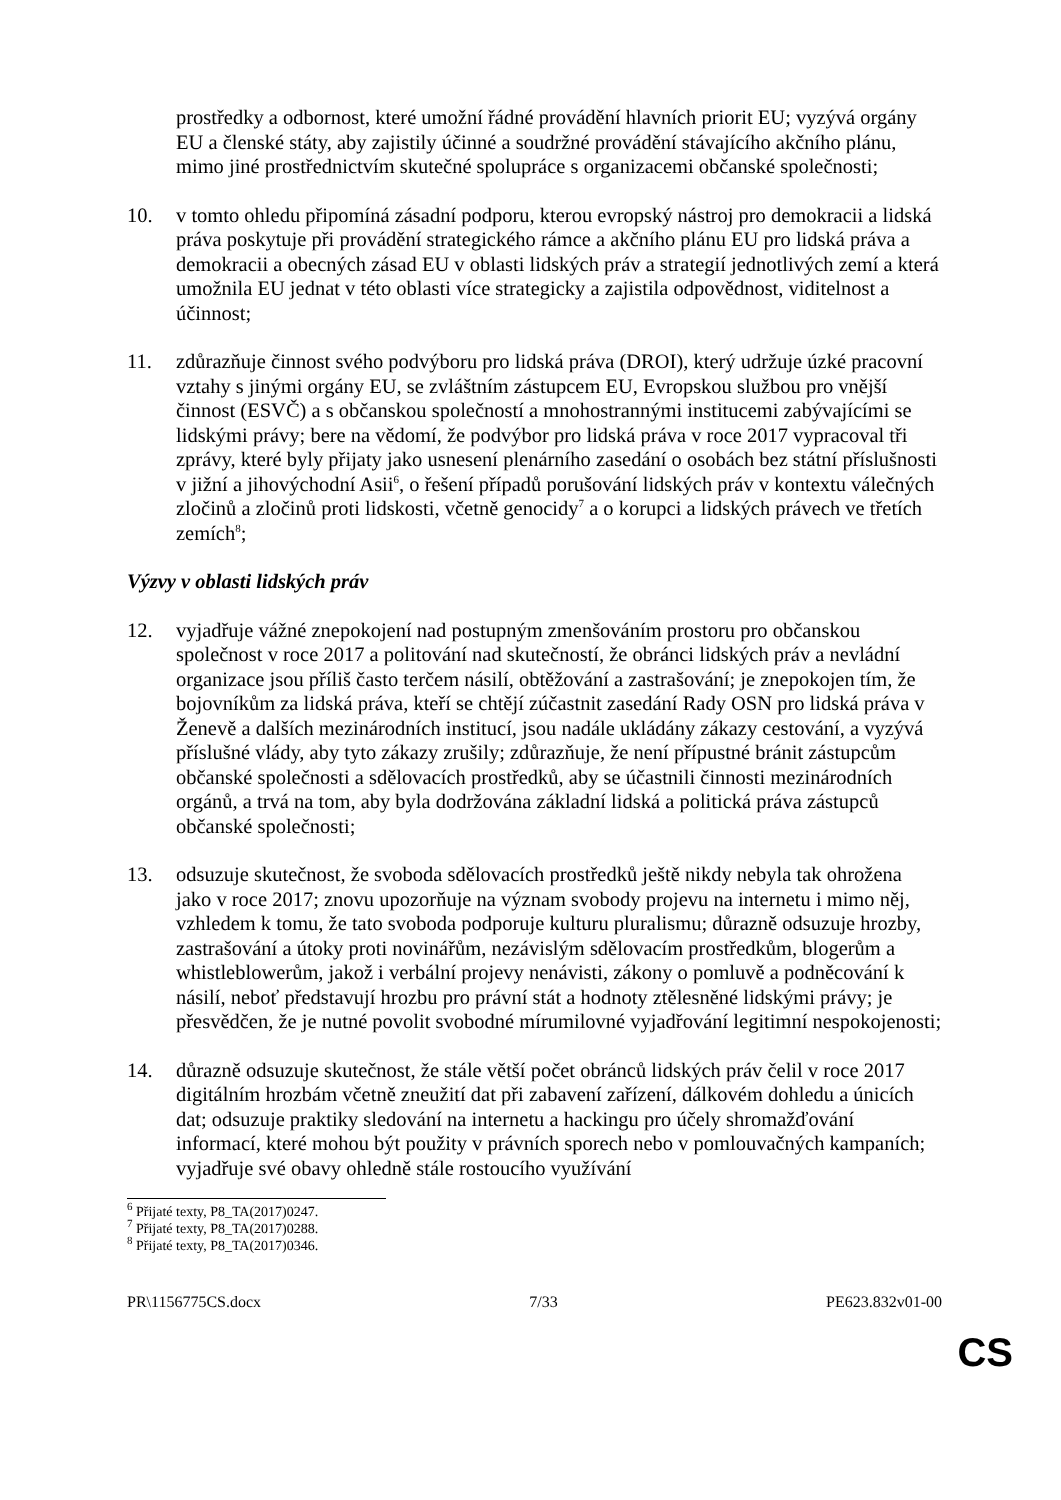prostředky a odbornost, které umožní řádné provádění hlavních priorit EU; vyzývá orgány EU a členské státy, aby zajistily účinné a soudržné provádění stávajícího akčního plánu, mimo jiné prostřednictvím skutečné spolupráce s organizacemi občanské společnosti;
10. v tomto ohledu připomíná zásadní podporu, kterou evropský nástroj pro demokracii a lidská práva poskytuje při provádění strategického rámce a akčního plánu EU pro lidská práva a demokracii a obecných zásad EU v oblasti lidských práv a strategií jednotlivých zemí a která umožnila EU jednat v této oblasti více strategicky a zajistila odpovědnost, viditelnost a účinnost;
11. zdůrazňuje činnost svého podvýboru pro lidská práva (DROI), který udržuje úzké pracovní vztahy s jinými orgány EU, se zvláštním zástupcem EU, Evropskou službou pro vnější činnost (ESVČ) a s občanskou společností a mnohostrannými institucemi zabývajícími se lidskými právy; bere na vědomí, že podvýbor pro lidská práva v roce 2017 vypracoval tři zprávy, které byly přijaty jako usnesení plenárního zasedání o osobách bez státní příslušnosti v jižní a jihovýchodní Asii<sup>6</sup>, o řešení případů porušování lidských práv v kontextu válečných zločinů a zločinů proti lidskosti, včetně genocidy<sup>7</sup> a o korupci a lidských právech ve třetích zemích<sup>8</sup>;
Výzvy v oblasti lidských práv
12. vyjadřuje vážné znepokojení nad postupným zmenšováním prostoru pro občanskou společnost v roce 2017 a politování nad skutečností, že obránci lidských práv a nevládní organizace jsou příliš často terčem násilí, obtěžování a zastrašování; je znepokojen tím, že bojovníkům za lidská práva, kteří se chtějí zúčastnit zasedání Rady OSN pro lidská práva v Ženevě a dalších mezinárodních institucí, jsou nadále ukládány zákazy cestování, a vyzývá příslušné vlády, aby tyto zákazy zrušily; zdůrazňuje, že není přípustné bránit zástupcům občanské společnosti a sdělovacích prostředků, aby se účastnili činnosti mezinárodních orgánů, a trvá na tom, aby byla dodržována základní lidská a politická práva zástupců občanské společnosti;
13. odsuzuje skutečnost, že svoboda sdělovacích prostředků ještě nikdy nebyla tak ohrožena jako v roce 2017; znovu upozorňuje na význam svobody projevu na internetu i mimo něj, vzhledem k tomu, že tato svoboda podporuje kulturu pluralismu; důrazně odsuzuje hrozby, zastrašování a útoky proti novinářům, nezávislým sdělovacím prostředkům, blogerům a whistleblowerům, jakož i verbální projevy nenávisti, zákony o pomluvě a podněcování k násilí, neboť představují hrozbu pro právní stát a hodnoty ztělesněné lidskými právy; je přesvědčen, že je nutné povolit svobodné mírumilovné vyjadřování legitimní nespokojenosti;
14. důrazně odsuzuje skutečnost, že stále větší počet obránců lidských práv čelil v roce 2017 digitálním hrozbám včetně zneužití dat při zabavení zařízení, dálkovém dohledu a únicích dat; odsuzuje praktiky sledování na internetu a hackingu pro účely shromažďování informací, které mohou být použity v právních sporech nebo v pomlouvačných kampaních; vyjadřuje své obavy ohledně stále rostoucího využívání
<sup>6</sup> Přijaté texty, P8_TA(2017)0247.
<sup>7</sup> Přijaté texty, P8_TA(2017)0288.
<sup>8</sup> Přijaté texty, P8_TA(2017)0346.
PR\1156775CS.docx 7/33 PE623.832v01-00
CS